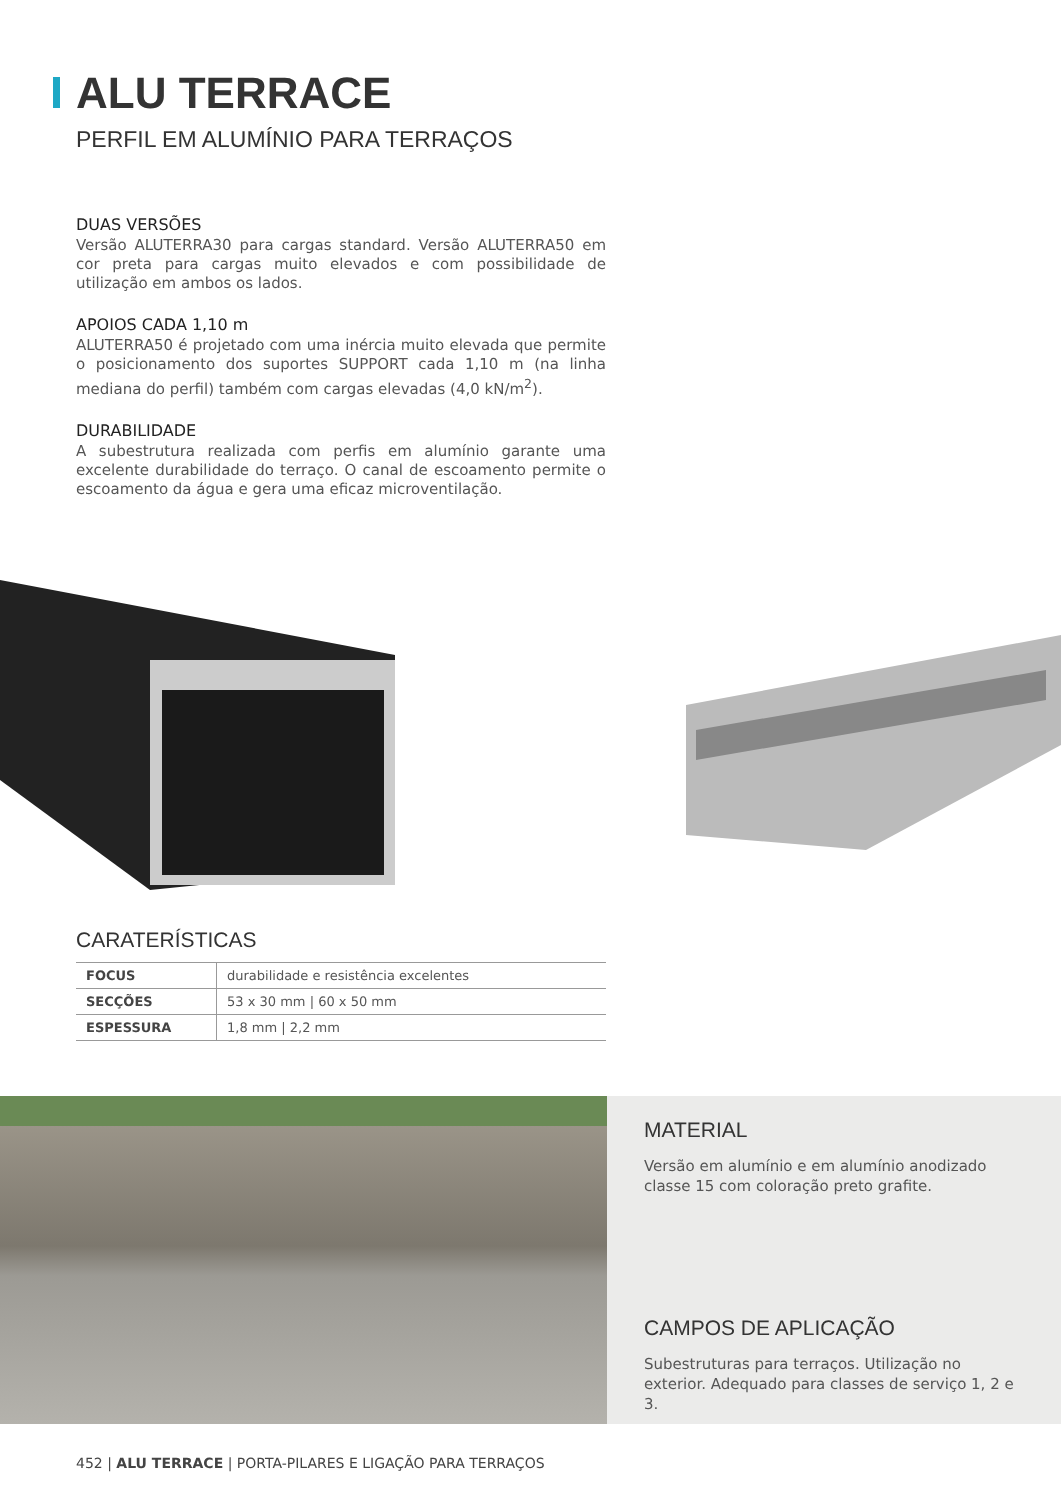ALU TERRACE
PERFIL EM ALUMÍNIO PARA TERRAÇOS
DUAS VERSÕES
Versão ALUTERRA30 para cargas standard. Versão ALUTERRA50 em cor preta para cargas muito elevados e com possibilidade de utilização em ambos os lados.
APOIOS CADA 1,10 m
ALUTERRA50 é projetado com uma inércia muito elevada que permite o posicionamento dos suportes SUPPORT cada 1,10 m (na linha mediana do perfil) também com cargas elevadas (4,0 kN/m<sup>2</sup>).
DURABILIDADE
A subestrutura realizada com perfis em alumínio garante uma excelente durabilidade do terraço. O canal de escoamento permite o escoamento da água e gera uma eficaz microventilação.
CARATERÍSTICAS
| FOCUS | durabilidade e resistência excelentes |
| SECÇÕES | 53 x 30 mm / 60 x 50 mm |
| ESPESSURA | 1,8 mm / 2,2 mm |
MATERIAL
Versão em alumínio e em alumínio anodizado classe 15 com coloração preto grafite.
CAMPOS DE APLICAÇÃO
Subestruturas para terraços. Utilização no exterior. Adequado para classes de serviço 1, 2 e 3.
452 | ALU TERRACE | PORTA-PILARES E LIGAÇÃO PARA TERRAÇOS